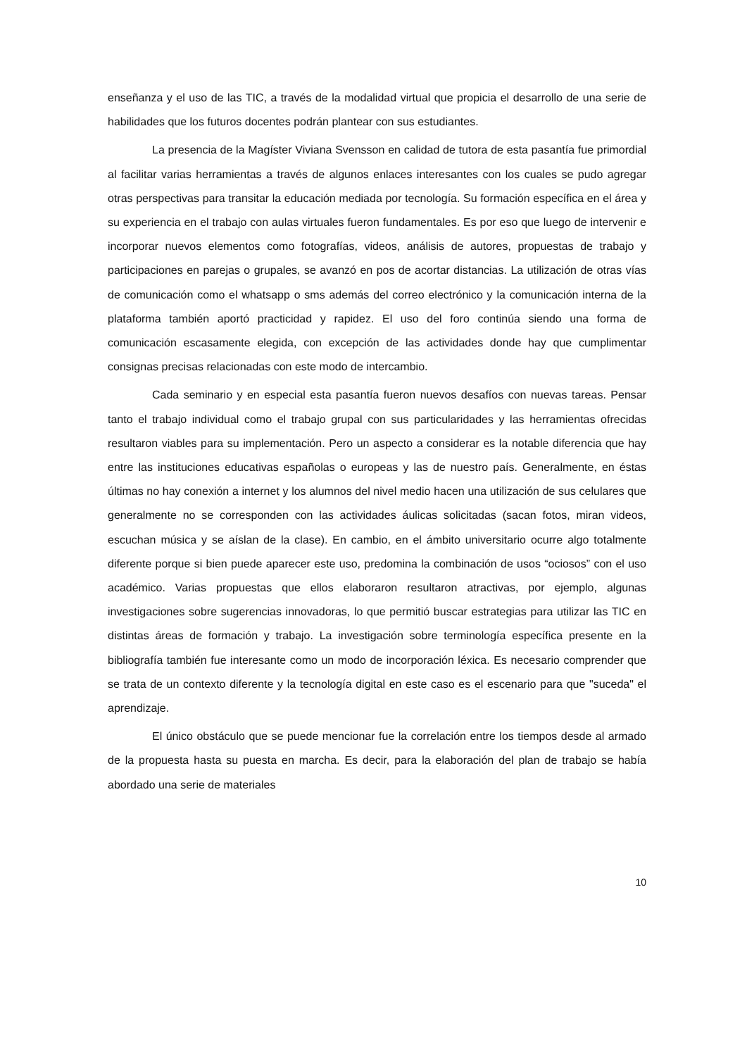enseñanza y el uso de las TIC, a través de la modalidad virtual que propicia el desarrollo de una serie de habilidades que los futuros docentes podrán plantear con sus estudiantes.
La presencia de la Magíster Viviana Svensson en calidad de tutora de esta pasantía fue primordial al facilitar varias herramientas a través de algunos enlaces interesantes con los cuales se pudo agregar otras perspectivas para transitar la educación mediada por tecnología. Su formación específica en el área y su experiencia en el trabajo con aulas virtuales fueron fundamentales. Es por eso que luego de intervenir e incorporar nuevos elementos como fotografías, videos, análisis de autores, propuestas de trabajo y participaciones en parejas o grupales, se avanzó en pos de acortar distancias. La utilización de otras vías de comunicación como el whatsapp o sms además del correo electrónico y la comunicación interna de la plataforma también aportó practicidad y rapidez. El uso del foro continúa siendo una forma de comunicación escasamente elegida, con excepción de las actividades donde hay que cumplimentar consignas precisas relacionadas con este modo de intercambio.
Cada seminario y en especial esta pasantía fueron nuevos desafíos con nuevas tareas. Pensar tanto el trabajo individual como el trabajo grupal con sus particularidades y las herramientas ofrecidas resultaron viables para su implementación. Pero un aspecto a considerar es la notable diferencia que hay entre las instituciones educativas españolas o europeas y las de nuestro país. Generalmente, en éstas últimas no hay conexión a internet y los alumnos del nivel medio hacen una utilización de sus celulares que generalmente no se corresponden con las actividades áulicas solicitadas (sacan fotos, miran videos, escuchan música y se aíslan de la clase). En cambio, en el ámbito universitario ocurre algo totalmente diferente porque si bien puede aparecer este uso, predomina la combinación de usos “ociosos” con el uso académico. Varias propuestas que ellos elaboraron resultaron atractivas, por ejemplo, algunas investigaciones sobre sugerencias innovadoras, lo que permitió buscar estrategias para utilizar las TIC en distintas áreas de formación y trabajo. La investigación sobre terminología específica presente en la bibliografía también fue interesante como un modo de incorporación léxica. Es necesario comprender que se trata de un contexto diferente y la tecnología digital en este caso es el escenario para que "suceda" el aprendizaje.
El único obstáculo que se puede mencionar fue la correlación entre los tiempos desde al armado de la propuesta hasta su puesta en marcha. Es decir, para la elaboración del plan de trabajo se había abordado una serie de materiales
10